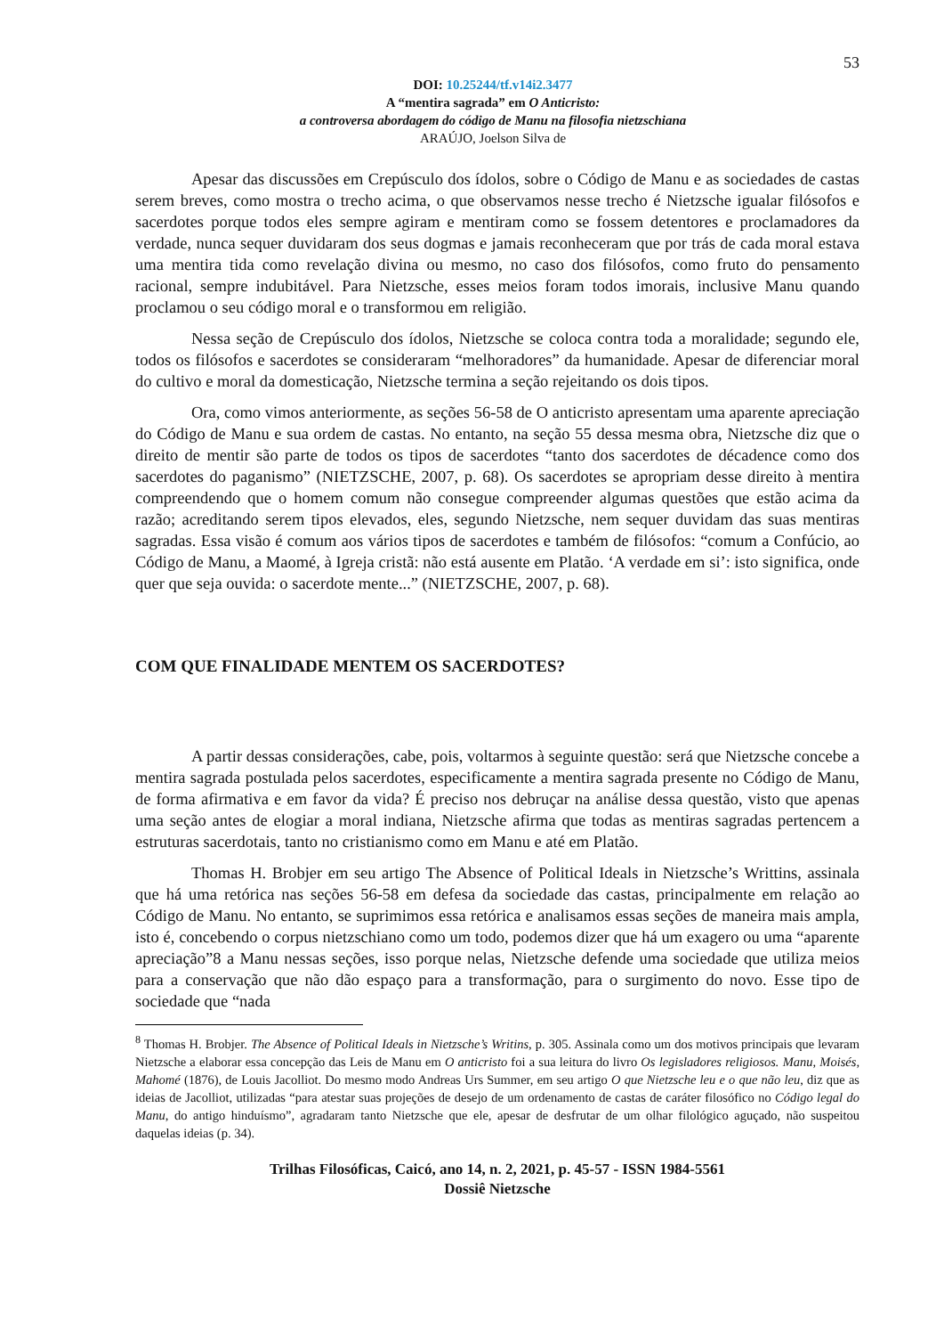53
DOI: 10.25244/tf.v14i2.3477
A “mentira sagrada” em O Anticristo:
a controversa abordagem do código de Manu na filosofia nietzschiana
ARAÚJO, Joelson Silva de
Apesar das discussões em Crepúsculo dos ídolos, sobre o Código de Manu e as sociedades de castas serem breves, como mostra o trecho acima, o que observamos nesse trecho é Nietzsche igualar filósofos e sacerdotes porque todos eles sempre agiram e mentiram como se fossem detentores e proclamadores da verdade, nunca sequer duvidaram dos seus dogmas e jamais reconheceram que por trás de cada moral estava uma mentira tida como revelação divina ou mesmo, no caso dos filósofos, como fruto do pensamento racional, sempre indubitável. Para Nietzsche, esses meios foram todos imorais, inclusive Manu quando proclamou o seu código moral e o transformou em religião.
Nessa seção de Crepúsculo dos ídolos, Nietzsche se coloca contra toda a moralidade; segundo ele, todos os filósofos e sacerdotes se consideraram “melhoradores” da humanidade. Apesar de diferenciar moral do cultivo e moral da domesticação, Nietzsche termina a seção rejeitando os dois tipos.
Ora, como vimos anteriormente, as seções 56-58 de O anticristo apresentam uma aparente apreciação do Código de Manu e sua ordem de castas. No entanto, na seção 55 dessa mesma obra, Nietzsche diz que o direito de mentir são parte de todos os tipos de sacerdotes “tanto dos sacerdotes de décadence como dos sacerdotes do paganismo” (NIETZSCHE, 2007, p. 68). Os sacerdotes se apropriam desse direito à mentira compreendendo que o homem comum não consegue compreender algumas questões que estão acima da razão; acreditando serem tipos elevados, eles, segundo Nietzsche, nem sequer duvidam das suas mentiras sagradas. Essa visão é comum aos vários tipos de sacerdotes e também de filósofos: “comum a Confúcio, ao Código de Manu, a Maomé, à Igreja cristã: não está ausente em Platão. ‘A verdade em si’: isto significa, onde quer que seja ouvida: o sacerdote mente...” (NIETZSCHE, 2007, p. 68).
COM QUE FINALIDADE MENTEM OS SACERDOTES?
A partir dessas considerações, cabe, pois, voltarmos à seguinte questão: será que Nietzsche concebe a mentira sagrada postulada pelos sacerdotes, especificamente a mentira sagrada presente no Código de Manu, de forma afirmativa e em favor da vida? É preciso nos debruçar na análise dessa questão, visto que apenas uma seção antes de elogiar a moral indiana, Nietzsche afirma que todas as mentiras sagradas pertencem a estruturas sacerdotais, tanto no cristianismo como em Manu e até em Platão.
Thomas H. Brobjer em seu artigo The Absence of Political Ideals in Nietzsche’s Writtins, assinala que há uma retórica nas seções 56-58 em defesa da sociedade das castas, principalmente em relação ao Código de Manu. No entanto, se suprimimos essa retórica e analisamos essas seções de maneira mais ampla, isto é, concebendo o corpus nietzschiano como um todo, podemos dizer que há um exagero ou uma “aparente apreciação”8 a Manu nessas seções, isso porque nelas, Nietzsche defende uma sociedade que utiliza meios para a conservação que não dão espaço para a transformação, para o surgimento do novo. Esse tipo de sociedade que “nada
<sup>8</sup> Thomas H. Brobjer. The Absence of Political Ideals in Nietzsche’s Writins, p. 305. Assinala como um dos motivos principais que levaram Nietzsche a elaborar essa concepção das Leis de Manu em O anticristo foi a sua leitura do livro Os legisladores religiosos. Manu, Moisés, Mahomé (1876), de Louis Jacolliot. Do mesmo modo Andreas Urs Summer, em seu artigo O que Nietzsche leu e o que não leu, diz que as ideias de Jacolliot, utilizadas “para atestar suas projeções de desejo de um ordenamento de castas de caráter filosófico no Código legal do Manu, do antigo hinduísmo”, agradaram tanto Nietzsche que ele, apesar de desfrutar de um olhar filológico aguçado, não suspeitou daquelas ideias (p. 34).
Trilhas Filosóficas, Caicó, ano 14, n. 2, 2021, p. 45-57 - ISSN 1984-5561
Dossiê Nietzsche